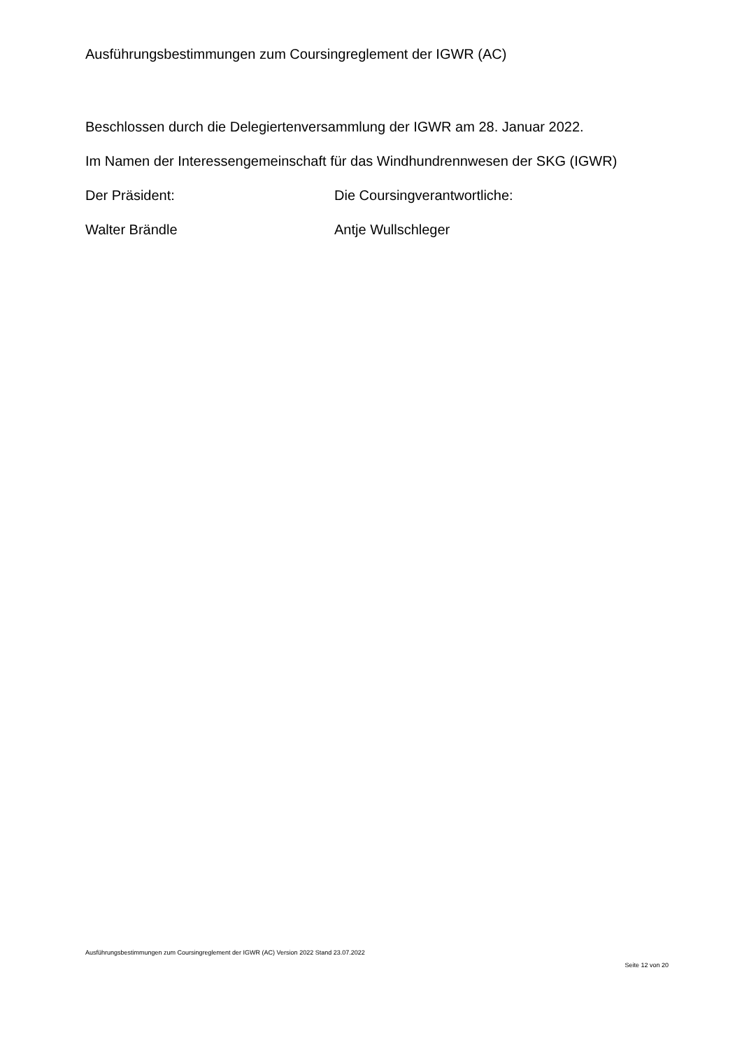Ausführungsbestimmungen zum Coursingreglement der IGWR (AC)
Beschlossen durch die Delegiertenversammlung der IGWR am 28. Januar 2022.
Im Namen der Interessengemeinschaft für das Windhundrennwesen der SKG (IGWR)
Der Präsident: Die Coursingverantwortliche:
Walter Brändle Antje Wullschleger
Ausführungsbestimmungen zum Coursingreglement der IGWR (AC) Version 2022 Stand 23.07.2022
Seite 12 von 20